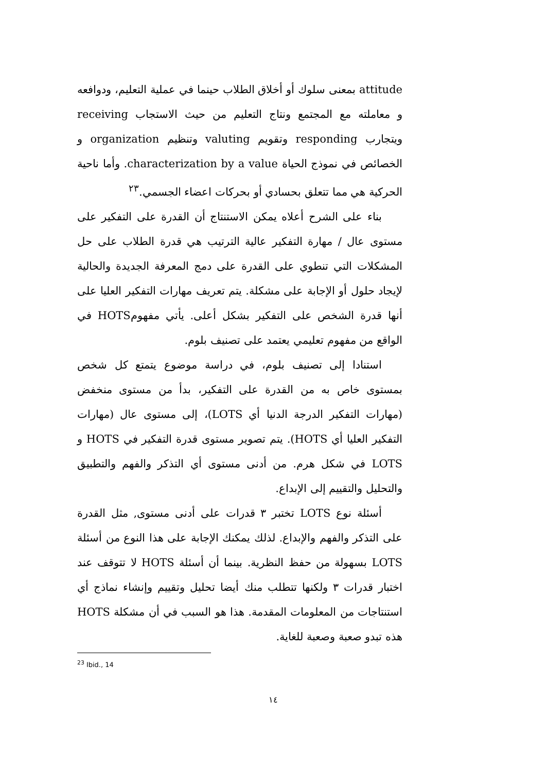attitude بمعنى سلوك أو أخلاق الطلاب حينما في عملية التعليم، ودوافعه و معاملته مع المجتمع ونتاج التعليم من حيث الاستجاب receiving ويتجارب responding وتقويم valuting وتنظيم organization و الخصائص في نموذج الحياة characterization by a value. وأما ناحية الحركية هي مما تتعلق بحسادي أو بحركات اعضاء الجسمي.<sup>٢٣</sup>
بناء على الشرح أعلاه يمكن الاستنتاج أن القدرة على التفكير على مستوى عال / مهارة التفكير عالية الترتيب هي قدرة الطلاب على حل المشكلات التي تنطوي على القدرة على دمج المعرفة الجديدة والحالية لإيجاد حلول أو الإجابة على مشكلة. يتم تعريف مهارات التفكير العليا على أنها قدرة الشخص على التفكير بشكل أعلى. يأتي مفهومHOTS في الواقع من مفهوم تعليمي يعتمد على تصنيف بلوم.
استنادا إلى تصنيف بلوم، في دراسة موضوع يتمتع كل شخص بمستوى خاص به من القدرة على التفكير، بدأ من مستوى منخفض (مهارات التفكير الدرجة الدنيا أي LOTS)، إلى مستوى عال (مهارات التفكير العليا أي HOTS). يتم تصوير مستوى قدرة التفكير في HOTS و LOTS في شكل هرم. من أدنى مستوى أي التذكر والفهم والتطبيق والتحليل والتقييم إلى الإبداع.
أسئلة نوع LOTS تختبر ٣ قدرات على أدنى مستوى, مثل القدرة على التذكر والفهم والإبداع. لذلك يمكنك الإجابة على هذا النوع من أسئلة LOTS بسهولة من حفظ النظرية. بينما أن أسئلة HOTS لا تتوقف عند اختبار قدرات ٣ ولكنها تتطلب منك أيضا تحليل وتقييم وإنشاء نماذج أي استنتاجات من المعلومات المقدمة. هذا هو السبب في أن مشكلة HOTS هذه تبدو صعبة وصعبة للغاية.
<sup>23</sup> Ibid., 14
١٤